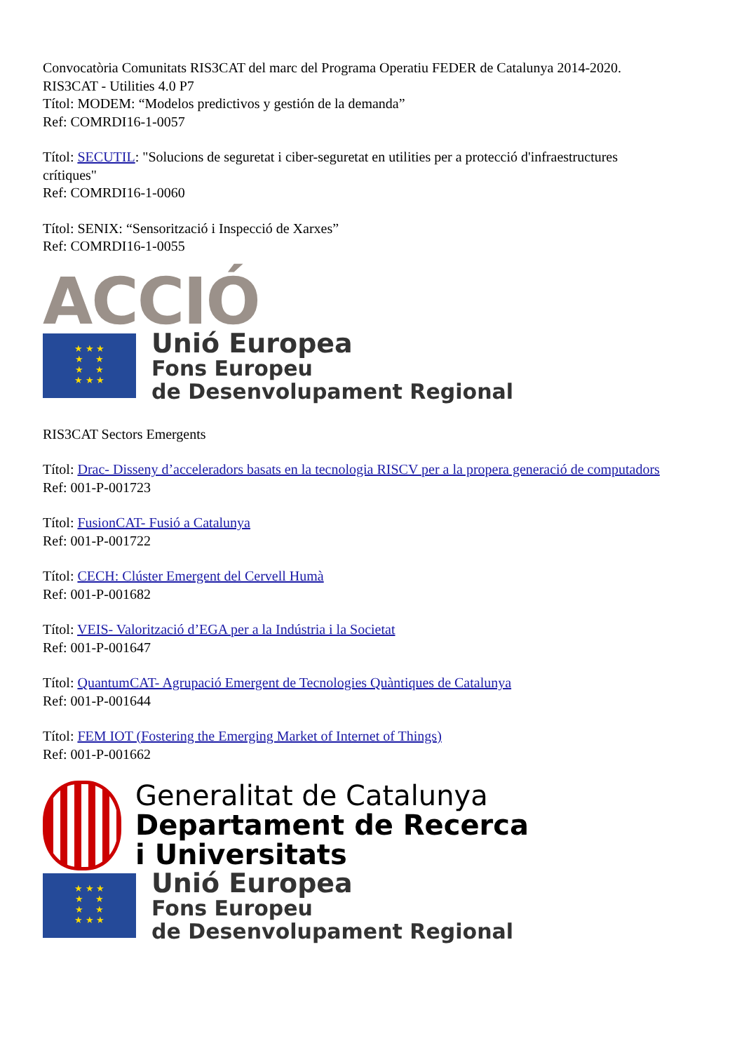Convocatòria Comunitats RIS3CAT del marc del Programa Operatiu FEDER de Catalunya 2014-2020.
RIS3CAT - Utilities 4.0 P7
Títol: MODEM: “Modelos predictivos y gestión de la demanda”
Ref: COMRDI16-1-0057
Títol: SECUTIL: "Solucions de seguretat i ciber-seguretat en utilities per a protecció d'infraestructures crítiques"
Ref: COMRDI16-1-0060
Títol: SENIX: “Sensorització i Inspecció de Xarxes”
Ref: COMRDI16-1-0055
ACCIÓ
★ ★ ★
★ ★
★ ★
★ ★ ★
Unió Europea
Fons Europeu
de Desenvolupament Regional
RIS3CAT Sectors Emergents
Títol: Drac- Disseny d’acceleradors basats en la tecnologia RISCV per a la propera generació de computadors
Ref: 001-P-001723
Títol: FusionCAT- Fusió a Catalunya
Ref: 001-P-001722
Títol: CECH: Clúster Emergent del Cervell Humà
Ref: 001-P-001682
Títol: VEIS- Valorització d’EGA per a la Indústria i la Societat
Ref: 001-P-001647
Títol: QuantumCAT- Agrupació Emergent de Tecnologies Quàntiques de Catalunya
Ref: 001-P-001644
Títol: FEM IOT (Fostering the Emerging Market of Internet of Things)
Ref: 001-P-001662
Generalitat de Catalunya
Departament de Recerca
i Universitats
★ ★ ★
★ ★
★ ★
★ ★ ★
Unió Europea
Fons Europeu
de Desenvolupament Regional